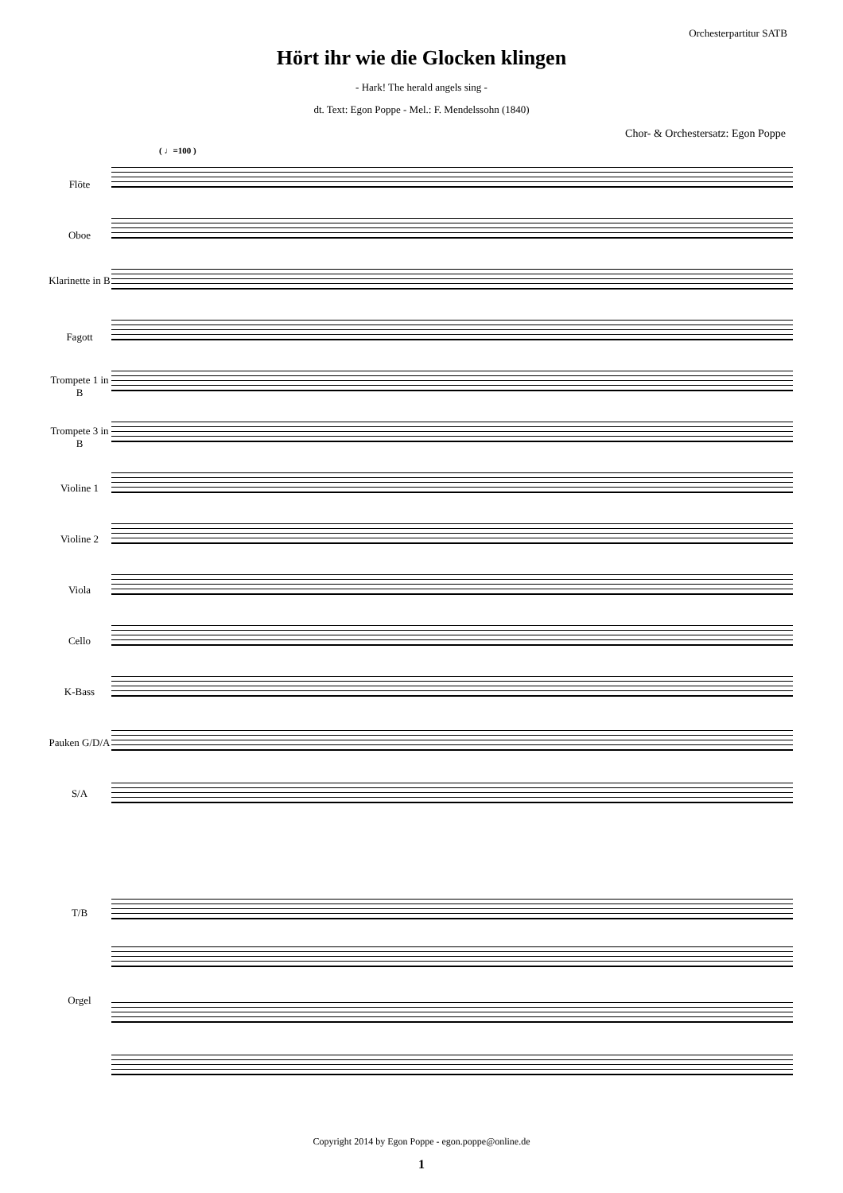Orchesterpartitur SATB
Hört ihr wie die Glocken klingen
- Hark! The herald angels sing -
dt. Text: Egon Poppe - Mel.: F. Mendelssohn (1840)
Chor- & Orchestersatz: Egon Poppe
( ♩=100 )
Flöte
Oboe
Klarinette in B
Fagott
Trompete 1 in B
Trompete 3 in B
Violine 1
Violine 2
Viola
Cello
K-Bass
Pauken G/D/A
S/A
T/B
Orgel
Copyright 2014 by Egon Poppe - egon.poppe@online.de
1